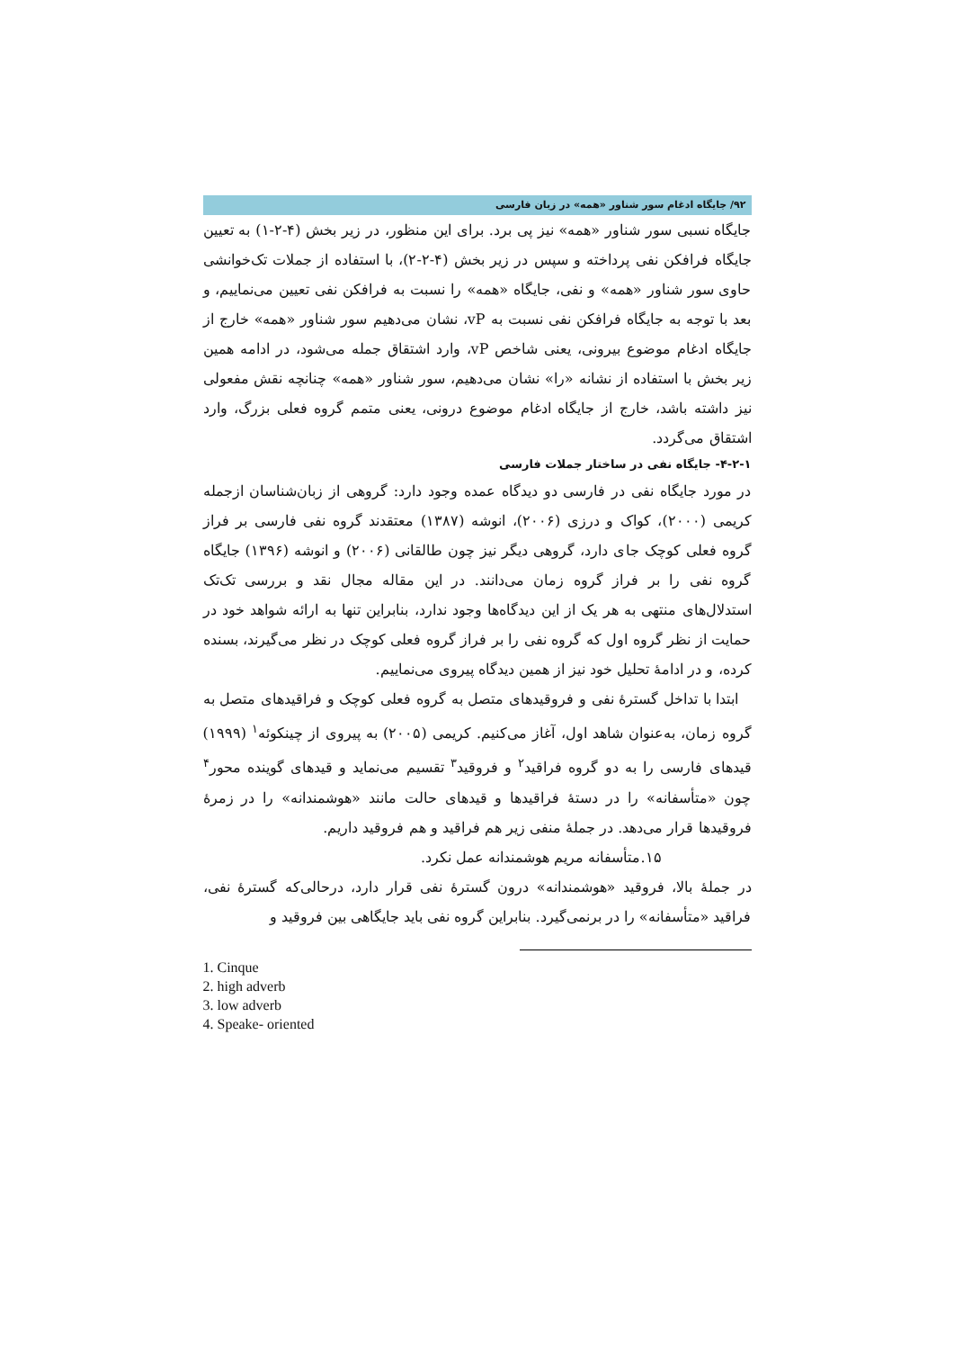۹۲/ جایگاه ادغام سور شناور «همه» در زبان فارسی
جایگاه نسبی سور شناور «همه» نیز پی برد. برای این منظور، در زیر بخش (۴-۲-۱) به تعیین جایگاه فرافکن نفی پرداخته و سپس در زیر بخش (۴-۲-۲)، با استفاده از جملات تک‌خوانشی حاوی سور شناور «همه» و نفی، جایگاه «همه» را نسبت به فرافکن نفی تعیین می‌نماییم، و بعد با توجه به جایگاه فرافکن نفی نسبت به vP، نشان می‌دهیم سور شناور «همه» خارج از جایگاه ادغام موضوع بیرونی، یعنی شاخص vP، وارد اشتقاق جمله می‌شود، در ادامه همین زیر بخش با استفاده از نشانه «را» نشان می‌دهیم، سور شناور «همه» چنانچه نقش مفعولی نیز داشته باشد، خارج از جایگاه ادغام موضوع درونی، یعنی متمم گروه فعلی بزرگ، وارد اشتقاق می‌گردد.
۴-۲-۱- جایگاه نفی در ساختار جملات فارسی
در مورد جایگاه نفی در فارسی دو دیدگاه عمده وجود دارد: گروهی از زبان‌شناسان ازجمله کریمی (۲۰۰۰)، کواک و درزی (۲۰۰۶)، انوشه (۱۳۸۷) معتقدند گروه نفی فارسی بر فراز گروه فعلی کوچک جای دارد، گروهی دیگر نیز چون طالقانی (۲۰۰۶) و انوشه (۱۳۹۶) جایگاه گروه نفی را بر فراز گروه زمان می‌دانند. در این مقاله مجال نقد و بررسی تک‌تک استدلال‌های منتهی به هر یک از این دیدگاه‌ها وجود ندارد، بنابراین تنها به ارائه شواهد خود در حمایت از نظر گروه اول که گروه نفی را بر فراز گروه فعلی کوچک در نظر می‌گیرند، بسنده کرده، و در ادامهٔ تحلیل خود نیز از همین دیدگاه پیروی می‌نماییم.
ابتدا با تداخل گسترهٔ نفی و فروقیدهای متصل به گروه فعلی کوچک و فراقیدهای متصل به گروه زمان، به‌عنوان شاهد اول، آغاز می‌کنیم. کریمی (۲۰۰۵) به پیروی از چینکوئه<sup>۱</sup> (۱۹۹۹) قیدهای فارسی را به دو گروه فراقید<sup>۲</sup> و فروقید<sup>۳</sup> تقسیم می‌نماید و قیدهای گوینده محور<sup>۴</sup> چون «متأسفانه» را در دستهٔ فراقیدها و قیدهای حالت مانند «هوشمندانه» را در زمرهٔ فروقیدها قرار می‌دهد. در جملهٔ منفی زیر هم فراقید و هم فروقید داریم.
۱۵.متأسفانه مریم هوشمندانه عمل نکرد.
در جملهٔ بالا، فروقید «هوشمندانه» درون گسترهٔ نفی قرار دارد، درحالی‌که گسترهٔ نفی، فراقید «متأسفانه» را در برنمی‌گیرد. بنابراین گروه نفی باید جایگاهی بین فروقید و
1. Cinque
2. high adverb
3. low adverb
4. Speake- oriented